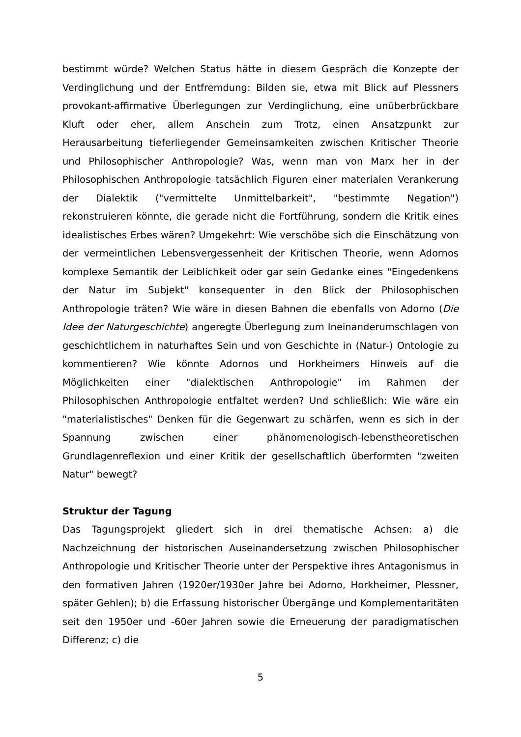bestimmt würde? Welchen Status hätte in diesem Gespräch die Konzepte der Verdinglichung und der Entfremdung: Bilden sie, etwa mit Blick auf Plessners provokant-affirmative Überlegungen zur Verdinglichung, eine unüberbrückbare Kluft oder eher, allem Anschein zum Trotz, einen Ansatzpunkt zur Herausarbeitung tieferliegender Gemeinsamkeiten zwischen Kritischer Theorie und Philosophischer Anthropologie? Was, wenn man von Marx her in der Philosophischen Anthropologie tatsächlich Figuren einer materialen Verankerung der Dialektik ("vermittelte Unmittelbarkeit", "bestimmte Negation") rekonstruieren könnte, die gerade nicht die Fortführung, sondern die Kritik eines idealistisches Erbes wären? Umgekehrt: Wie verschöbe sich die Einschätzung von der vermeintlichen Lebensvergessenheit der Kritischen Theorie, wenn Adornos komplexe Semantik der Leiblichkeit oder gar sein Gedanke eines "Eingedenkens der Natur im Subjekt" konsequenter in den Blick der Philosophischen Anthropologie träten? Wie wäre in diesen Bahnen die ebenfalls von Adorno (Die Idee der Naturgeschichte) angeregte Überlegung zum Ineinanderumschlagen von geschichtlichem in naturhaftes Sein und von Geschichte in (Natur-) Ontologie zu kommentieren? Wie könnte Adornos und Horkheimers Hinweis auf die Möglichkeiten einer "dialektischen Anthropologie" im Rahmen der Philosophischen Anthropologie entfaltet werden? Und schließlich: Wie wäre ein "materialistisches" Denken für die Gegenwart zu schärfen, wenn es sich in der Spannung zwischen einer phänomenologisch-lebenstheoretischen Grundlagenreflexion und einer Kritik der gesellschaftlich überformten "zweiten Natur" bewegt?
Struktur der Tagung
Das Tagungsprojekt gliedert sich in drei thematische Achsen: a) die Nachzeichnung der historischen Auseinandersetzung zwischen Philosophischer Anthropologie und Kritischer Theorie unter der Perspektive ihres Antagonismus in den formativen Jahren (1920er/1930er Jahre bei Adorno, Horkheimer, Plessner, später Gehlen); b) die Erfassung historischer Übergänge und Komplementaritäten seit den 1950er und -60er Jahren sowie die Erneuerung der paradigmatischen Differenz; c) die
5